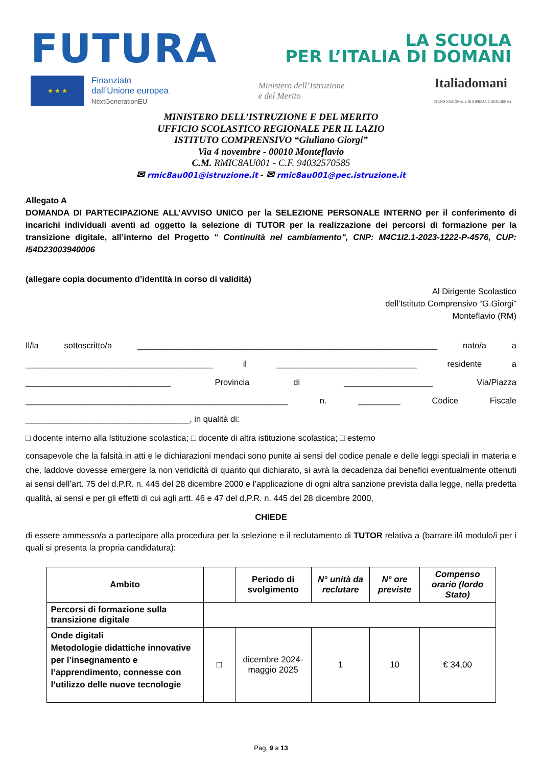FUTURA
LA SCUOLA
PER L’ITALIA DI DOMANI
★ ★ ★
Finanziato
dall’Unione europea
NextGenerationEU
Ministero dell’Istruzione
e del Merito
Italiadomani
PIANO NAZIONALE DI RIPRESA E RESILIENZA
MINISTERO DELL’ISTRUZIONE E DEL MERITO
UFFICIO SCOLASTICO REGIONALE PER IL LAZIO
ISTITUTO COMPRENSIVO “Giuliano Giorgi”
Via 4 novembre - 00010 Monteflavio
C.M. RMIC8AU001 - C.F. 94032570585
✉ rmic8au001@istruzione.it - ✉ rmic8au001@pec.istruzione.it
Allegato A
DOMANDA DI PARTECIPAZIONE ALL’AVVISO UNICO per la SELEZIONE PERSONALE INTERNO per il conferimento di incarichi individuali aventi ad oggetto la selezione di TUTOR per la realizzazione dei percorsi di formazione per la transizione digitale, all’interno del Progetto " Continuità nel cambiamento", CNP: M4C1I2.1-2023-1222-P-4576, CUP: I54D23003940006
(allegare copia documento d’identità in corso di validità)
Al Dirigente Scolastico
dell’Istituto Comprensivo “G.Giorgi”
Monteflavio (RM)
Il/la sottoscritto/a ________________________________________________________________ nato/a a ________________________________________ il ______________________________ residente a _______________________________ Provincia di ___________________ Via/Piazza ________________________________________________________ n. _________ Codice Fiscale
___________________________________, in qualità di:
□ docente interno alla Istituzione scolastica; □ docente di altra istituzione scolastica; □ esterno
consapevole che la falsità in atti e le dichiarazioni mendaci sono punite ai sensi del codice penale e delle leggi speciali in materia e che, laddove dovesse emergere la non veridicità di quanto qui dichiarato, si avrà la decadenza dai benefici eventualmente ottenuti ai sensi dell’art. 75 del d.P.R. n. 445 del 28 dicembre 2000 e l’applicazione di ogni altra sanzione prevista dalla legge, nella predetta qualità, ai sensi e per gli effetti di cui agli artt. 46 e 47 del d.P.R. n. 445 del 28 dicembre 2000,
CHIEDE
di essere ammesso/a a partecipare alla procedura per la selezione e il reclutamento di TUTOR relativa a (barrare il/i modulo/i per i quali si presenta la propria candidatura):
| Ambito | | Periodo di svolgimento | N° unità da reclutare | N° ore previste | Compenso orario (lordo Stato) |
| --- | --- | --- | --- | --- | --- |
| Percorsi di formazione sulla transizione digitale | | | | | |
| Onde digitali Metodologie didattiche innovative per l’insegnamento e l’apprendimento, connesse con l’utilizzo delle nuove tecnologie | □ | dicembre 2024-maggio 2025 | 1 | 10 | € 34,00 |
Pag. 9 a 13